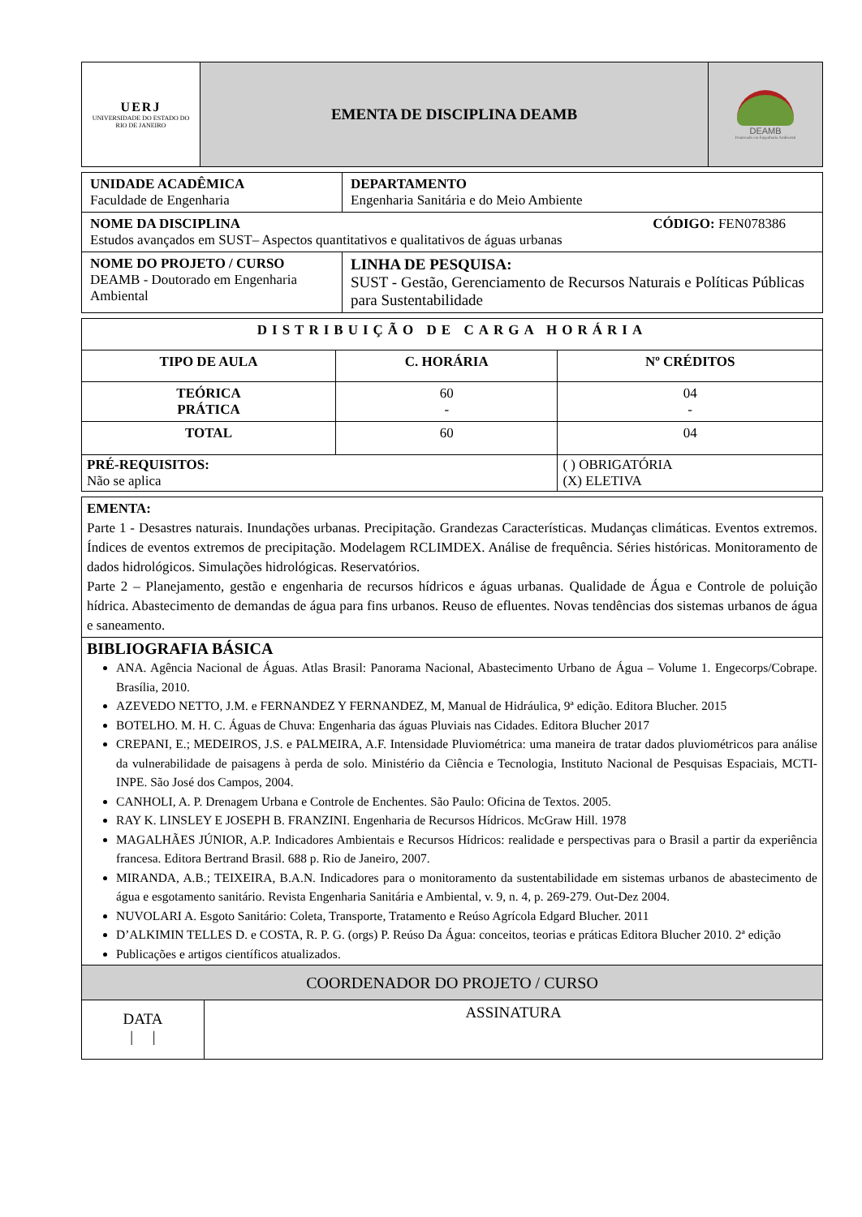| UERJ UNIVERSIDADE DO ESTADO DO RIO DE JANEIRO | EMENTA DE DISCIPLINA DEAMB | DEAMB Doutorado em Engenharia Ambiental |
| UNIDADE ACADÊMICA Faculdade de Engenharia | DEPARTAMENTO Engenharia Sanitária e do Meio Ambiente |
| NOME DA DISCIPLINA CÓDIGO: FEN078386 Estudos avançados em SUST– Aspectos quantitativos e qualitativos de águas urbanas | |
| NOME DO PROJETO / CURSO DEAMB - Doutorado em Engenharia Ambiental | LINHA DE PESQUISA: SUST - Gestão, Gerenciamento de Recursos Naturais e Políticas Públicas para Sustentabilidade |
| DISTRIBUIÇÃO DE CARGA HORÁRIA | | |
| --- | --- | --- |
| TIPO DE AULA | C. HORÁRIA | Nº CRÉDITOS |
| TEÓRICA PRÁTICA | 60 - | 04 - |
| TOTAL | 60 | 04 |
| PRÉ-REQUISITOS: Não se aplica | | ( ) OBRIGATÓRIA (X) ELETIVA |
| EMENTA: Parte 1 - Desastres naturais. Inundações urbanas. Precipitação. Grandezas Características. Mudanças climáticas. Eventos extremos. Índices de eventos extremos de precipitação. Modelagem RCLIMDEX. Análise de frequência. Séries históricas. Monitoramento de dados hidrológicos. Simulações hidrológicas. Reservatórios. Parte 2 – Planejamento, gestão e engenharia de recursos hídricos e águas urbanas. Qualidade de Água e Controle de poluição hídrica. Abastecimento de demandas de água para fins urbanos. Reuso de efluentes. Novas tendências dos sistemas urbanos de água e saneamento. |
| BIBLIOGRAFIA BÁSICA ANA. Agência Nacional de Águas. Atlas Brasil: Panorama Nacional, Abastecimento Urbano de Água – Volume 1. Engecorps/Cobrape. Brasília, 2010. AZEVEDO NETTO, J.M. e FERNANDEZ Y FERNANDEZ, M, Manual de Hidráulica, 9ª edição. Editora Blucher. 2015 BOTELHO. M. H. C. Águas de Chuva: Engenharia das águas Pluviais nas Cidades. Editora Blucher 2017 CREPANI, E.; MEDEIROS, J.S. e PALMEIRA, A.F. Intensidade Pluviométrica: uma maneira de tratar dados pluviométricos para análise da vulnerabilidade de paisagens à perda de solo. Ministério da Ciência e Tecnologia, Instituto Nacional de Pesquisas Espaciais, MCTI-INPE. São José dos Campos, 2004. CANHOLI, A. P. Drenagem Urbana e Controle de Enchentes. São Paulo: Oficina de Textos. 2005. RAY K. LINSLEY E JOSEPH B. FRANZINI. Engenharia de Recursos Hídricos. McGraw Hill. 1978 MAGALHÃES JÚNIOR, A.P. Indicadores Ambientais e Recursos Hídricos: realidade e perspectivas para o Brasil a partir da experiência francesa. Editora Bertrand Brasil. 688 p. Rio de Janeiro, 2007. MIRANDA, A.B.; TEIXEIRA, B.A.N. Indicadores para o monitoramento da sustentabilidade em sistemas urbanos de abastecimento de água e esgotamento sanitário. Revista Engenharia Sanitária e Ambiental, v. 9, n. 4, p. 269-279. Out-Dez 2004. NUVOLARI A. Esgoto Sanitário: Coleta, Transporte, Tratamento e Reúso Agrícola Edgard Blucher. 2011 D’ALKIMIN TELLES D. e COSTA, R. P. G. (orgs) P. Reúso Da Água: conceitos, teorias e práticas Editora Blucher 2010. 2ª edição Publicações e artigos científicos atualizados. |
| COORDENADOR DO PROJETO / CURSO | |
| DATA / / | ASSINATURA |